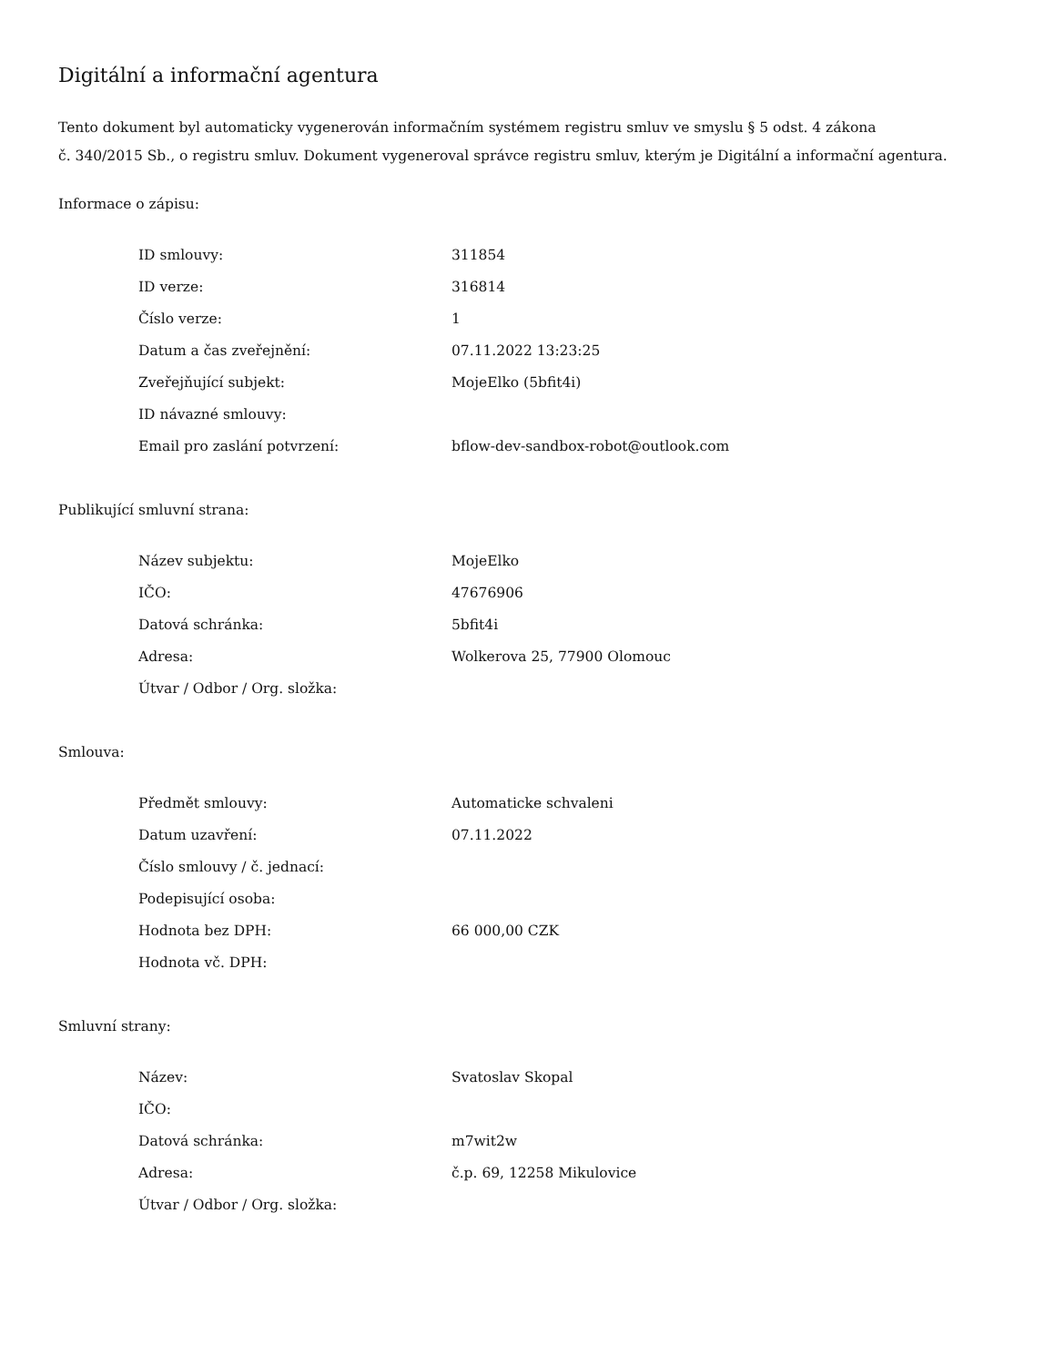Digitální a informační agentura
Tento dokument byl automaticky vygenerován informačním systémem registru smluv ve smyslu § 5 odst. 4 zákona
č. 340/2015 Sb., o registru smluv. Dokument vygeneroval správce registru smluv, kterým je Digitální a informační agentura.
Informace o zápisu:
| ID smlouvy: | 311854 |
| ID verze: | 316814 |
| Číslo verze: | 1 |
| Datum a čas zveřejnění: | 07.11.2022 13:23:25 |
| Zveřejňující subjekt: | MojeElko (5bfit4i) |
| ID návazné smlouvy: | |
| Email pro zaslání potvrzení: | bflow-dev-sandbox-robot@outlook.com |
Publikující smluvní strana:
| Název subjektu: | MojeElko |
| IČO: | 47676906 |
| Datová schránka: | 5bfit4i |
| Adresa: | Wolkerova 25, 77900 Olomouc |
| Útvar / Odbor / Org. složka: | |
Smlouva:
| Předmět smlouvy: | Automaticke schvaleni |
| Datum uzavření: | 07.11.2022 |
| Číslo smlouvy / č. jednací: | |
| Podepisující osoba: | |
| Hodnota bez DPH: | 66 000,00 CZK |
| Hodnota vč. DPH: | |
Smluvní strany:
| Název: | Svatoslav Skopal |
| IČO: | |
| Datová schránka: | m7wit2w |
| Adresa: | č.p. 69, 12258 Mikulovice |
| Útvar / Odbor / Org. složka: | |